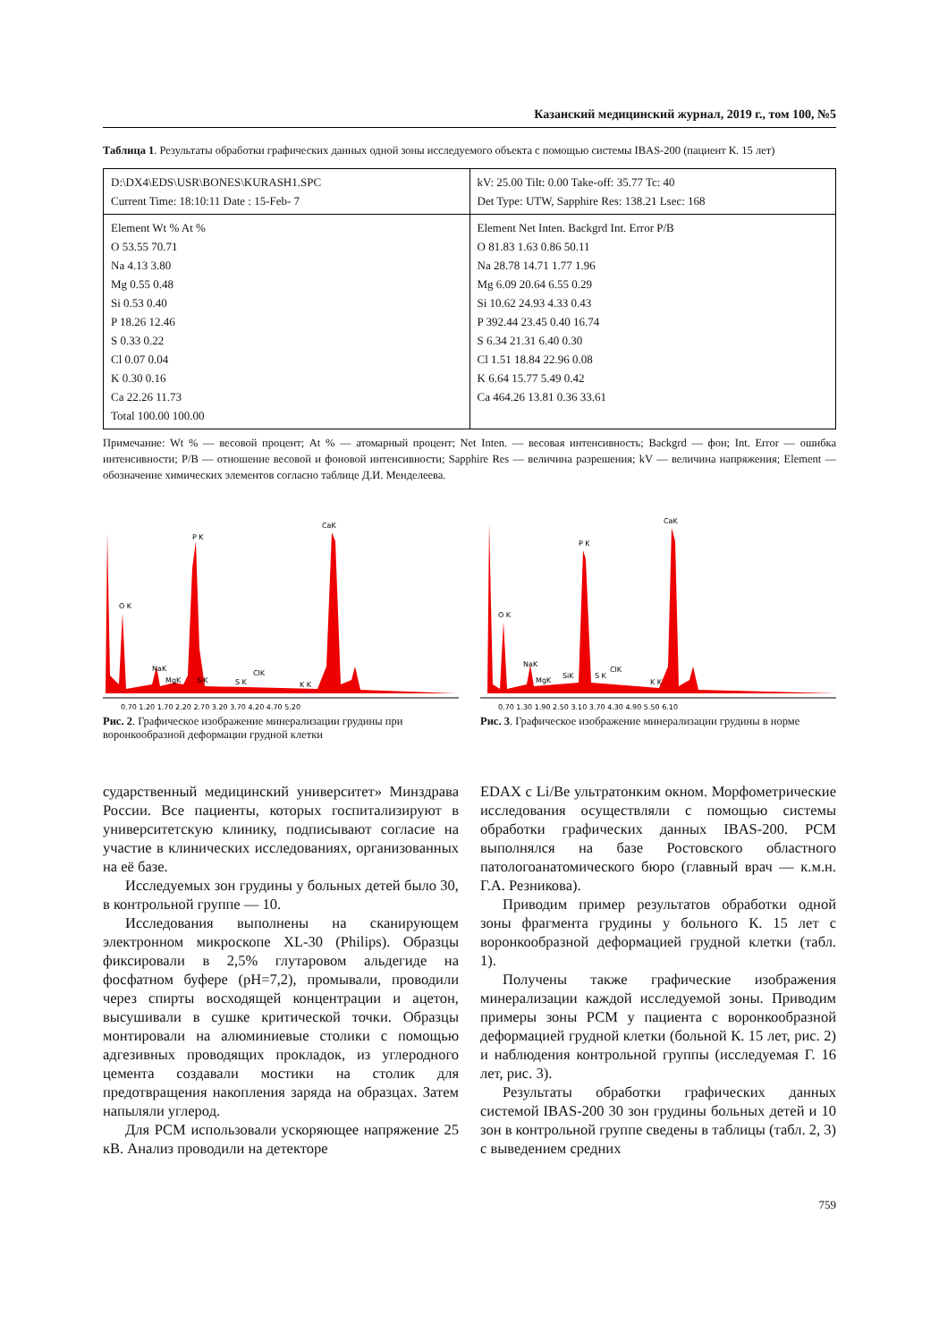Казанский медицинский журнал, 2019 г., том 100, №5
Таблица 1. Результаты обработки графических данных одной зоны исследуемого объекта с помощью системы IBAS-200 (пациент К. 15 лет)
| D:\DX4\EDS\USR\BONES\KURASH1.SPC Current Time: 18:10:11 Date : 15-Feb- 7 | kV: 25.00 Tilt: 0.00 Take-off: 35.77 Tc: 40 Det Type: UTW, Sapphire Res: 138.21 Lsec: 168 |
| Element Wt % At % O 53.55 70.71 Na 4.13 3.80 Mg 0.55 0.48 Si 0.53 0.40 P 18.26 12.46 S 0.33 0.22 Cl 0.07 0.04 K 0.30 0.16 Ca 22.26 11.73 Total 100.00 100.00 | Element Net Inten. Backgrd Int. Error P/B O 81.83 1.63 0.86 50.11 Na 28.78 14.71 1.77 1.96 Mg 6.09 20.64 6.55 0.29 Si 10.62 24.93 4.33 0.43 P 392.44 23.45 0.40 16.74 S 6.34 21.31 6.40 0.30 Cl 1.51 18.84 22.96 0.08 K 6.64 15.77 5.49 0.42 Ca 464.26 13.81 0.36 33.61 |
Примечание: Wt % — весовой процент; At % — атомарный процент; Net Inten. — весовая интенсивность; Backgrd — фон; Int. Error — ошибка интенсивности; P/B — отношение весовой и фоновой интенсивности; Sapphire Res — величина разрешения; kV — величина напряжения; Element — обозначение химических элементов согласно таблице Д.И. Менделеева.
O K
P K
CaK
NaK
MgK
SiK
S K
ClK
K K
0.70 1.20 1.70 2.20 2.70 3.20 3.70 4.20 4.70 5.20
Рис. 2. Графическое изображение минерализации грудины при воронкообразной деформации грудной клетки
O K
P K
CaK
NaK
MgK
SiK
S K
ClK
K K
0.70 1.30 1.90 2.50 3.10 3.70 4.30 4.90 5.50 6.10
Рис. 3. Графическое изображение минерализации грудины в норме
сударственный медицинский университет» Минздрава России. Все пациенты, которых госпитализируют в университетскую клинику, подписывают согласие на участие в клинических исследованиях, организованных на её базе.
Исследуемых зон грудины у больных детей было 30, в контрольной группе — 10.
Исследования выполнены на сканирующем электронном микроскопе XL-30 (Philips). Образцы фиксировали в 2,5% глутаровом альдегиде на фосфатном буфере (pH=7,2), промывали, проводили через спирты восходящей концентрации и ацетон, высушивали в сушке критической точки. Образцы монтировали на алюминиевые столики с помощью адгезивных проводящих прокладок, из углеродного цемента создавали мостики на столик для предотвращения накопления заряда на образцах. Затем напыляли углерод.
Для РСМ использовали ускоряющее напряжение 25 кВ. Анализ проводили на детекторе
EDAX с Li/Be ультратонким окном. Морфометрические исследования осуществляли с помощью системы обработки графических данных IBAS-200. РСМ выполнялся на базе Ростовского областного патологоанатомического бюро (главный врач — к.м.н. Г.А. Резникова).
Приводим пример результатов обработки одной зоны фрагмента грудины у больного К. 15 лет с воронкообразной деформацией грудной клетки (табл. 1).
Получены также графические изображения минерализации каждой исследуемой зоны. Приводим примеры зоны РСМ у пациента с воронкообразной деформацией грудной клетки (больной К. 15 лет, рис. 2) и наблюдения контрольной группы (исследуемая Г. 16 лет, рис. 3).
Результаты обработки графических данных системой IBAS-200 30 зон грудины больных детей и 10 зон в контрольной группе сведены в таблицы (табл. 2, 3) с выведением средних
759